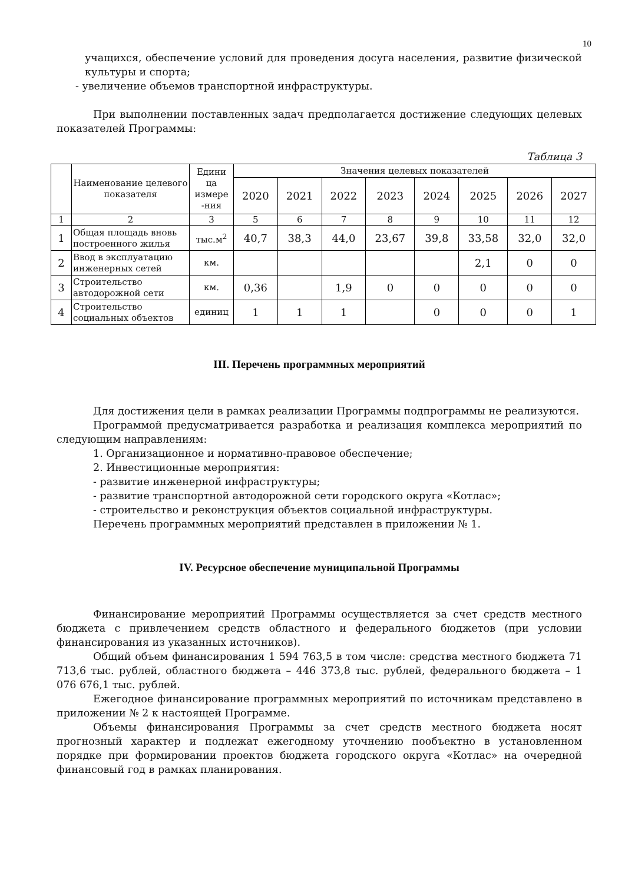10
учащихся, обеспечение условий для проведения досуга населения, развитие физической культуры и спорта;
- увеличение объемов транспортной инфраструктуры.
При выполнении поставленных задач предполагается достижение следующих целевых показателей Программы:
Таблица 3
| | Наименование целевого показателя | Едини ца измере -ния | Значения целевых показателей | | | | | | | |
| --- | --- | --- | --- | --- | --- | --- | --- | --- | --- | --- |
| | | | 2020 | 2021 | 2022 | 2023 | 2024 | 2025 | 2026 | 2027 |
| 1 | 2 | 3 | 5 | 6 | 7 | 8 | 9 | 10 | 11 | 12 |
| 1 | Общая площадь вновь построенного жилья | тыс.м<sup>2</sup> | 40,7 | 38,3 | 44,0 | 23,67 | 39,8 | 33,58 | 32,0 | 32,0 |
| 2 | Ввод в эксплуатацию инженерных сетей | км. | | | | | | 2,1 | 0 | 0 |
| 3 | Строительство автодорожной сети | км. | 0,36 | | 1,9 | 0 | 0 | 0 | 0 | 0 |
| 4 | Строительство социальных объектов | единиц | 1 | 1 | 1 | | 0 | 0 | 0 | 1 |
III. Перечень программных мероприятий
Для достижения цели в рамках реализации Программы подпрограммы не реализуются.
Программой предусматривается разработка и реализация комплекса мероприятий по следующим направлениям:
1. Организационное и нормативно-правовое обеспечение;
2. Инвестиционные мероприятия:
- развитие инженерной инфраструктуры;
- развитие транспортной автодорожной сети городского округа «Котлас»;
- строительство и реконструкция объектов социальной инфраструктуры.
Перечень программных мероприятий представлен в приложении № 1.
IV. Ресурсное обеспечение муниципальной Программы
Финансирование мероприятий Программы осуществляется за счет средств местного бюджета с привлечением средств областного и федерального бюджетов (при условии финансирования из указанных источников).
Общий объем финансирования 1 594 763,5 в том числе: средства местного бюджета 71 713,6 тыс. рублей, областного бюджета – 446 373,8 тыс. рублей, федерального бюджета – 1 076 676,1 тыс. рублей.
Ежегодное финансирование программных мероприятий по источникам представлено в приложении № 2 к настоящей Программе.
Объемы финансирования Программы за счет средств местного бюджета носят прогнозный характер и подлежат ежегодному уточнению пообъектно в установленном порядке при формировании проектов бюджета городского округа «Котлас» на очередной финансовый год в рамках планирования.